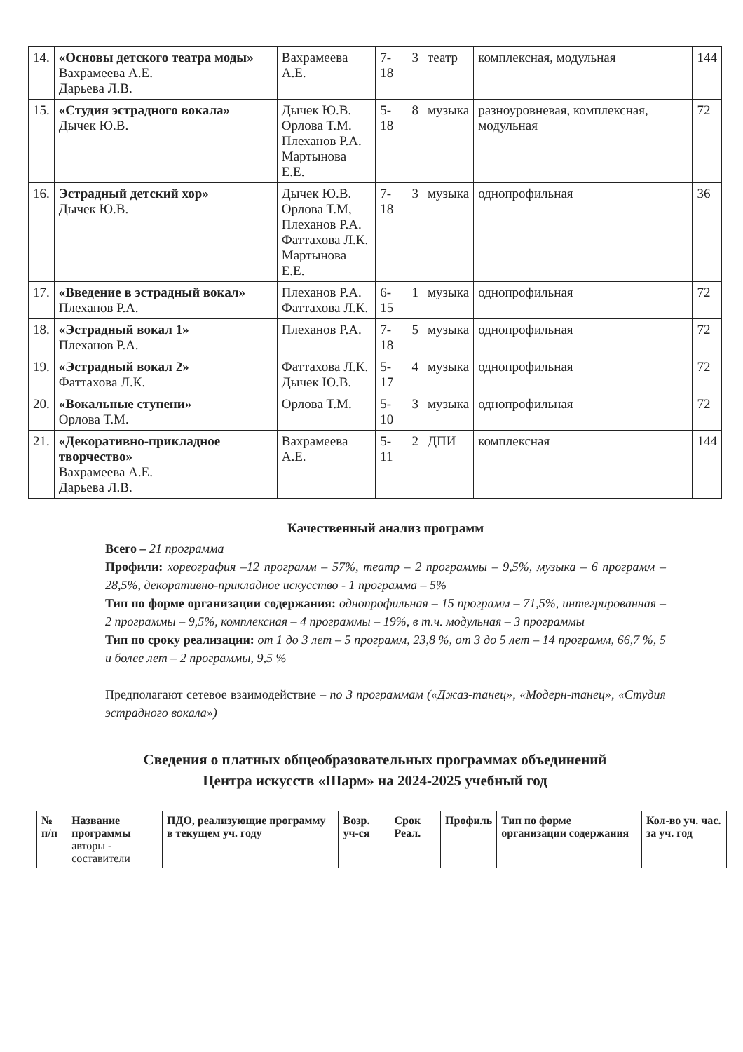| 14. | «Основы детского театра моды» Вахрамеева А.Е. Дарьева Л.В. | Вахрамеева А.Е. | 7-18 | 3 | театр | комплексная, модульная | 144 |
| 15. | «Студия эстрадного вокала» Дычек Ю.В. | Дычек Ю.В. Орлова Т.М. Плеханов Р.А. Мартынова Е.Е. | 5-18 | 8 | музыка | разноуровневая, комплексная, модульная | 72 |
| 16. | Эстрадный детский хор» Дычек Ю.В. | Дычек Ю.В. Орлова Т.М, Плеханов Р.А. Фаттахова Л.К. Мартынова Е.Е. | 7-18 | 3 | музыка | однопрофильная | 36 |
| 17. | «Введение в эстрадный вокал» Плеханов Р.А. | Плеханов Р.А. Фаттахова Л.К. | 6-15 | 1 | музыка | однопрофильная | 72 |
| 18. | «Эстрадный вокал 1» Плеханов Р.А. | Плеханов Р.А. | 7-18 | 5 | музыка | однопрофильная | 72 |
| 19. | «Эстрадный вокал 2» Фаттахова Л.К. | Фаттахова Л.К. Дычек Ю.В. | 5-17 | 4 | музыка | однопрофильная | 72 |
| 20. | «Вокальные ступени» Орлова Т.М. | Орлова Т.М. | 5-10 | 3 | музыка | однопрофильная | 72 |
| 21. | «Декоративно-прикладное творчество» Вахрамеева А.Е. Дарьева Л.В. | Вахрамеева А.Е. | 5-11 | 2 | ДПИ | комплексная | 144 |
Качественный анализ программ
Всего – 21 программа
Профили: хореография –12 программ – 57%, театр – 2 программы – 9,5%, музыка – 6 программ – 28,5%, декоративно-прикладное искусство - 1 программа – 5%
Тип по форме организации содержания: однопрофильная – 15 программ – 71,5%, интегрированная – 2 программы – 9,5%, комплексная – 4 программы – 19%, в т.ч. модульная – 3 программы
Тип по сроку реализации: от 1 до 3 лет – 5 программ, 23,8 %, от 3 до 5 лет – 14 программ, 66,7 %, 5 и более лет – 2 программы, 9,5 %
Предполагают сетевое взаимодействие – по 3 программам («Джаз-танец», «Модерн-танец», «Студия эстрадного вокала»)
Сведения о платных общеобразовательных программах объединений
Центра искусств «Шарм» на 2024-2025 учебный год
| № п/п | Название программы авторы - составители | ПДО, реализующие программу в текущем уч. году | Возр. уч-ся | Срок Реал. | Профиль | Тип по форме организации содержания | Кол-во уч. час. за уч. год |
| --- | --- | --- | --- | --- | --- | --- | --- |